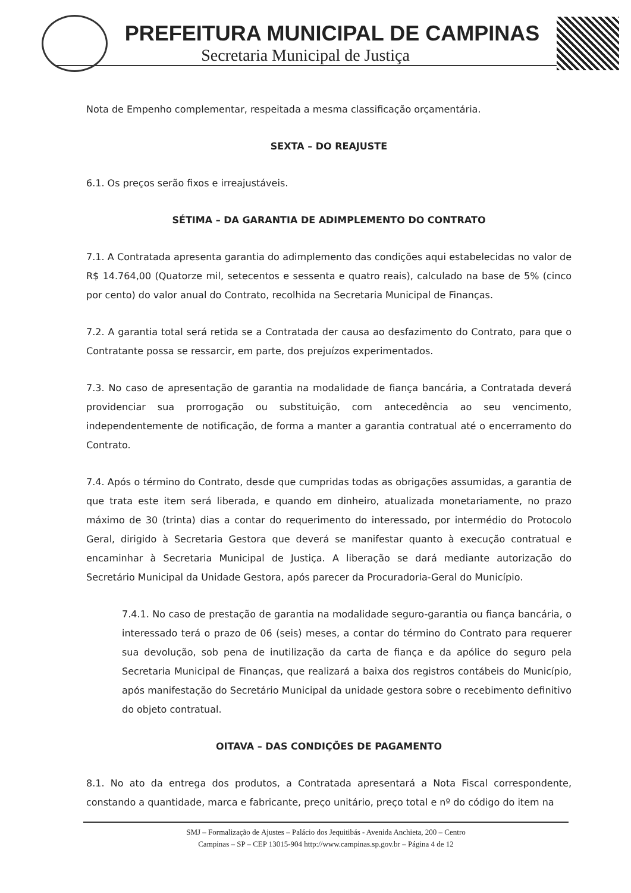PREFEITURA MUNICIPAL DE CAMPINAS
Secretaria Municipal de Justiça
Nota de Empenho complementar, respeitada a mesma classificação orçamentária.
SEXTA – DO REAJUSTE
6.1. Os preços serão fixos e irreajustáveis.
SÉTIMA – DA GARANTIA DE ADIMPLEMENTO DO CONTRATO
7.1. A Contratada apresenta garantia do adimplemento das condições aqui estabelecidas no valor de R$ 14.764,00 (Quatorze mil, setecentos e sessenta e quatro reais), calculado na base de 5% (cinco por cento) do valor anual do Contrato, recolhida na Secretaria Municipal de Finanças.
7.2. A garantia total será retida se a Contratada der causa ao desfazimento do Contrato, para que o Contratante possa se ressarcir, em parte, dos prejuízos experimentados.
7.3. No caso de apresentação de garantia na modalidade de fiança bancária, a Contratada deverá providenciar sua prorrogação ou substituição, com antecedência ao seu vencimento, independentemente de notificação, de forma a manter a garantia contratual até o encerramento do Contrato.
7.4. Após o término do Contrato, desde que cumpridas todas as obrigações assumidas, a garantia de que trata este item será liberada, e quando em dinheiro, atualizada monetariamente, no prazo máximo de 30 (trinta) dias a contar do requerimento do interessado, por intermédio do Protocolo Geral, dirigido à Secretaria Gestora que deverá se manifestar quanto à execução contratual e encaminhar à Secretaria Municipal de Justiça. A liberação se dará mediante autorização do Secretário Municipal da Unidade Gestora, após parecer da Procuradoria-Geral do Município.
7.4.1. No caso de prestação de garantia na modalidade seguro-garantia ou fiança bancária, o interessado terá o prazo de 06 (seis) meses, a contar do término do Contrato para requerer sua devolução, sob pena de inutilização da carta de fiança e da apólice do seguro pela Secretaria Municipal de Finanças, que realizará a baixa dos registros contábeis do Município, após manifestação do Secretário Municipal da unidade gestora sobre o recebimento definitivo do objeto contratual.
OITAVA – DAS CONDIÇÕES DE PAGAMENTO
8.1. No ato da entrega dos produtos, a Contratada apresentará a Nota Fiscal correspondente, constando a quantidade, marca e fabricante, preço unitário, preço total e nº do código do item na
SMJ – Formalização de Ajustes – Palácio dos Jequitibás - Avenida Anchieta, 200 – Centro
Campinas – SP – CEP 13015-904 http://www.campinas.sp.gov.br – Página 4 de 12